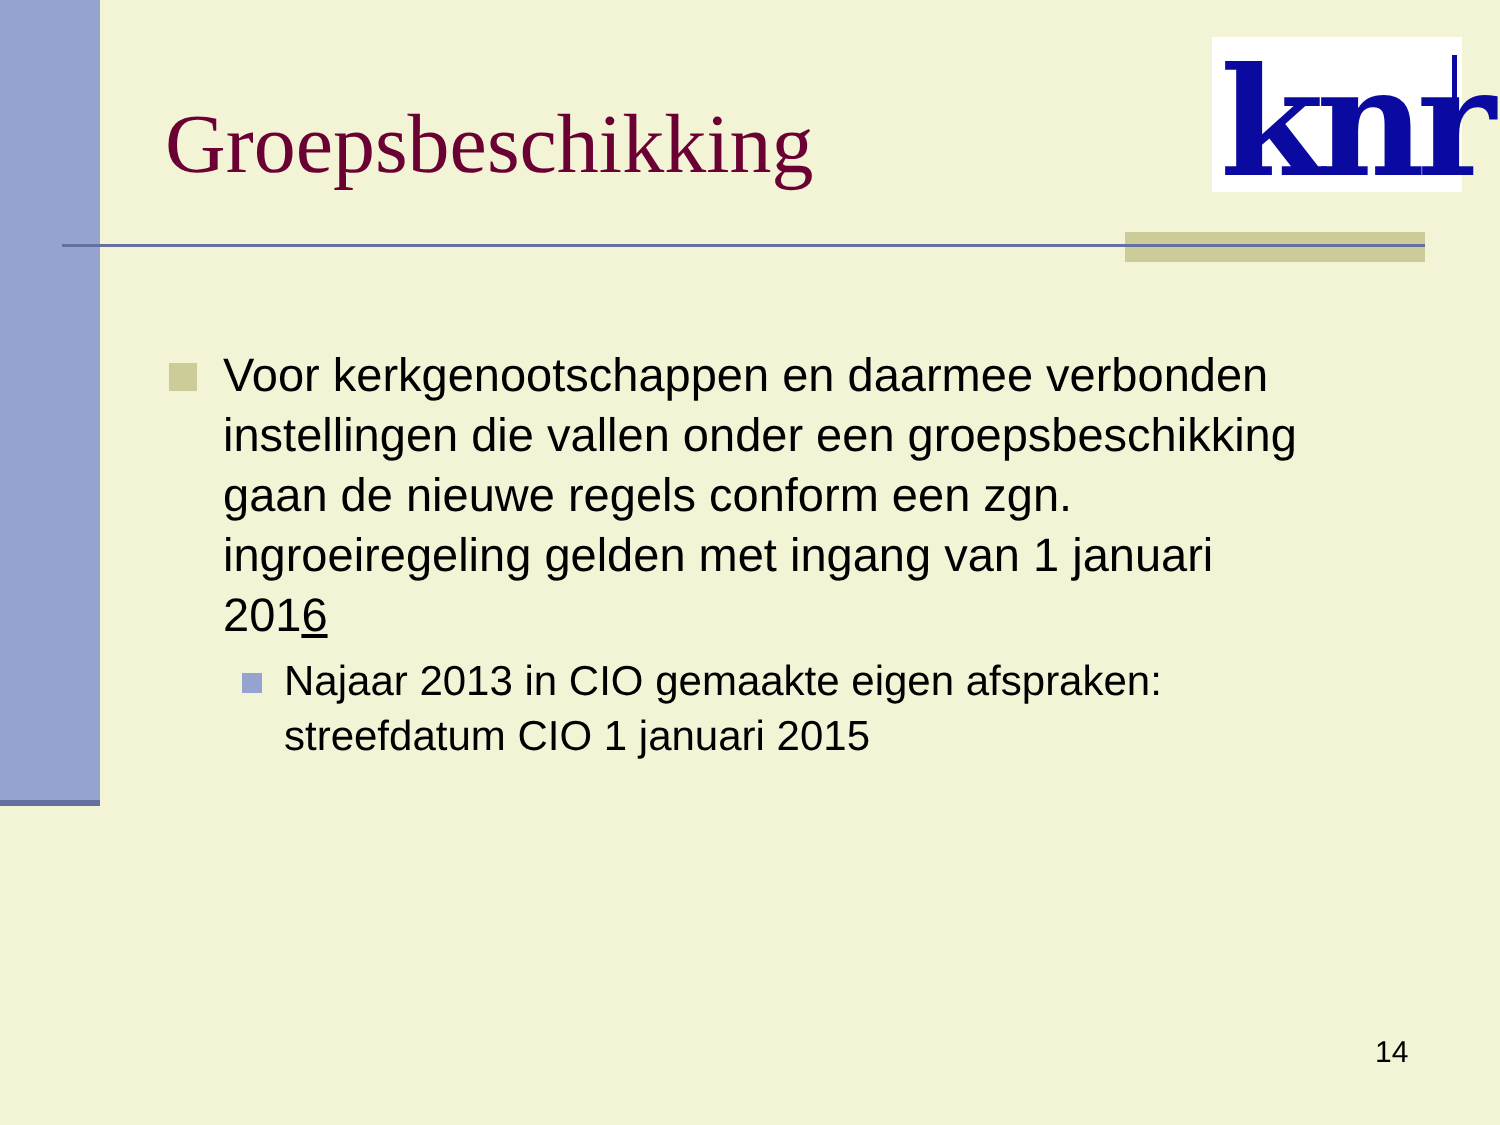knr
Groepsbeschikking
Voor kerkgenootschappen en daarmee verbonden instellingen die vallen onder een groepsbeschikking gaan de nieuwe regels conform een zgn. ingroeiregeling gelden met ingang van 1 januari 2016
Najaar 2013 in CIO gemaakte eigen afspraken: streefdatum CIO 1 januari 2015
14